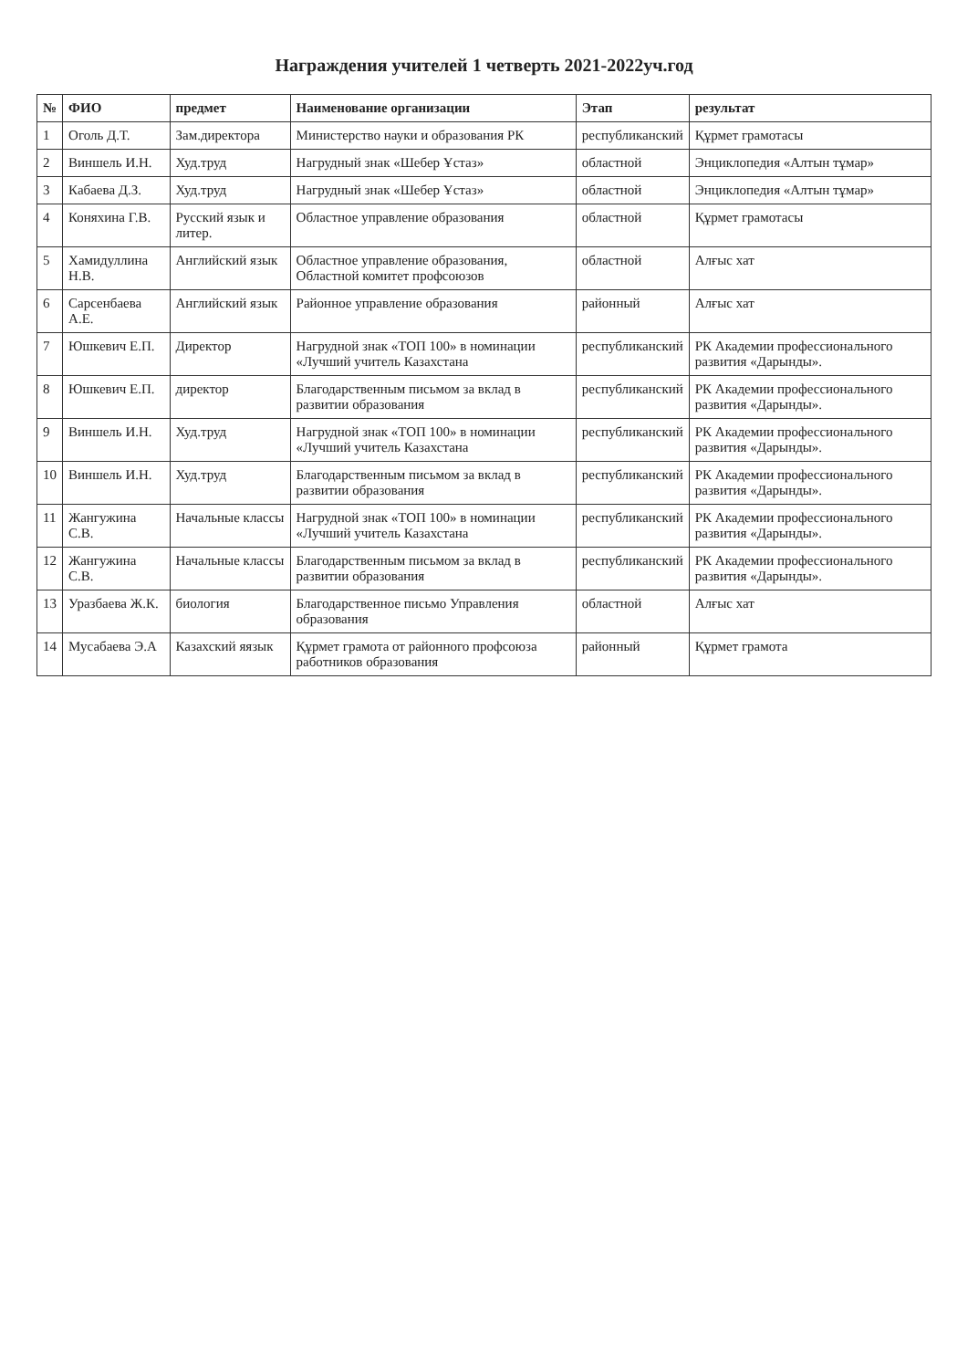Награждения учителей 1 четверть 2021-2022уч.год
| № | ФИО | предмет | Наименование организации | Этап | результат |
| --- | --- | --- | --- | --- | --- |
| 1 | Оголь Д.Т. | Зам.директора | Министерство науки и образования РК | республиканский | Құрмет грамотасы |
| 2 | Виншель И.Н. | Худ.труд | Нагрудный знак «Шебер Ұстаз» | областной | Энциклопедия «Алтын тұмар» |
| 3 | Кабаева Д.З. | Худ.труд | Нагрудный знак «Шебер Ұстаз» | областной | Энциклопедия «Алтын тұмар» |
| 4 | Коняхина Г.В. | Русский язык и литер. | Областное управление образования | областной | Құрмет грамотасы |
| 5 | Хамидуллина Н.В. | Английский язык | Областное управление образования, Областной комитет профсоюзов | областной | Алғыс хат |
| 6 | Сарсенбаева А.Е. | Английский язык | Районное управление образования | районный | Алғыс хат |
| 7 | Юшкевич Е.П. | Директор | Нагрудной знак «ТОП 100» в номинации «Лучший учитель Казахстана | республиканский | РК Академии профессионального развития «Дарынды». |
| 8 | Юшкевич Е.П. | директор | Благодарственным письмом за вклад в развитии образования | республиканский | РК Академии профессионального развития «Дарынды». |
| 9 | Виншель И.Н. | Худ.труд | Нагрудной знак «ТОП 100» в номинации «Лучший учитель Казахстана | республиканский | РК Академии профессионального развития «Дарынды». |
| 10 | Виншель И.Н. | Худ.труд | Благодарственным письмом за вклад в развитии образования | республиканский | РК Академии профессионального развития «Дарынды». |
| 11 | Жангужина С.В. | Начальные классы | Нагрудной знак «ТОП 100» в номинации «Лучший учитель Казахстана | республиканский | РК Академии профессионального развития «Дарынды». |
| 12 | Жангужина С.В. | Начальные классы | Благодарственным письмом за вклад в развитии образования | республиканский | РК Академии профессионального развития «Дарынды». |
| 13 | Уразбаева Ж.К. | биология | Благодарственное письмо Управления образования | областной | Алғыс хат |
| 14 | Мусабаева Э.А | Казахский яязык | Құрмет грамота от районного профсоюза работников образования | районный | Құрмет грамота |